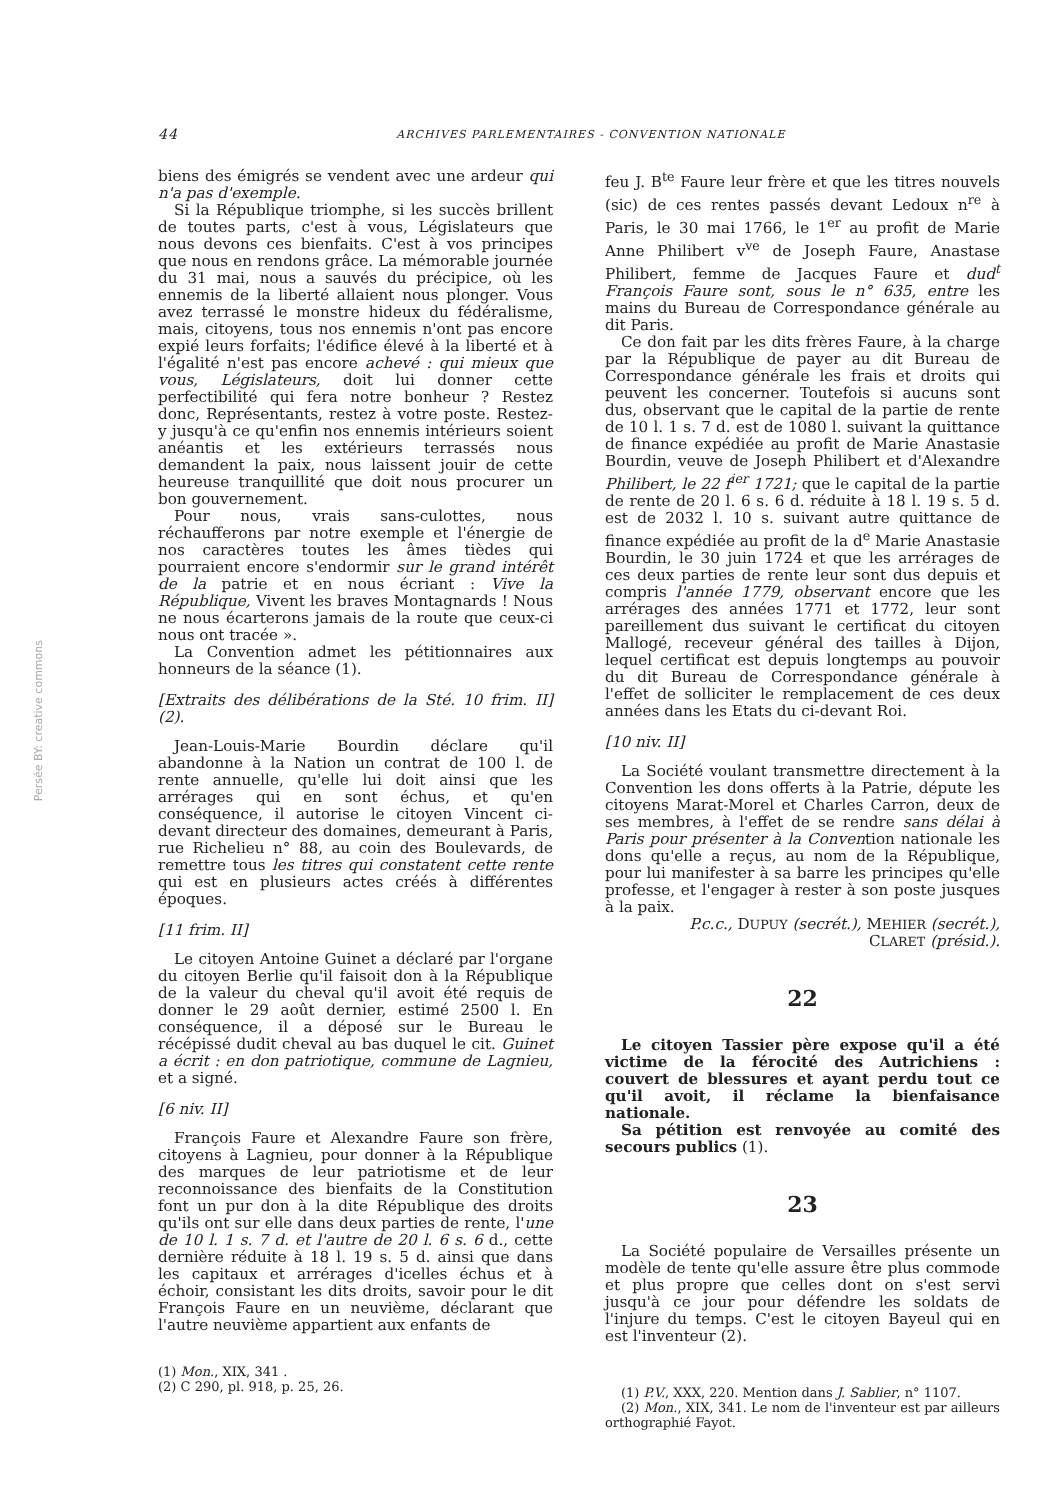44 ARCHIVES PARLEMENTAIRES - CONVENTION NATIONALE
biens des émigrés se vendent avec une ardeur qui n'a pas d'exemple.
Si la République triomphe, si les succès brillent de toutes parts, c'est à vous, Législateurs que nous devons ces bienfaits. C'est à vos principes que nous en rendons grâce. La mémorable journée du 31 mai, nous a sauvés du précipice, où les ennemis de la liberté allaient nous plonger. Vous avez terrassé le monstre hideux du fédéralisme, mais, citoyens, tous nos ennemis n'ont pas encore expié leurs forfaits; l'édifice élevé à la liberté et à l'égalité n'est pas encore achevé : qui mieux que vous, Législateurs, doit lui donner cette perfectibilité qui fera notre bonheur ? Restez donc, Représentants, restez à votre poste. Restez-y jusqu'à ce qu'enfin nos ennemis intérieurs soient anéantis et les extérieurs terrassés nous demandent la paix, nous laissent jouir de cette heureuse tranquillité que doit nous procurer un bon gouvernement.
Pour nous, vrais sans-culottes, nous réchaufferons par notre exemple et l'énergie de nos caractères toutes les âmes tièdes qui pourraient encore s'endormir sur le grand intérêt de la patrie et en nous écriant : Vive la République, Vivent les braves Montagnards ! Nous ne nous écarterons jamais de la route que ceux-ci nous ont tracée ».
La Convention admet les pétitionnaires aux honneurs de la séance (1).
[Extraits des délibérations de la Sté. 10 frim. II] (2).
Jean-Louis-Marie Bourdin déclare qu'il abandonne à la Nation un contrat de 100 l. de rente annuelle, qu'elle lui doit ainsi que les arrérages qui en sont échus, et qu'en conséquence, il autorise le citoyen Vincent ci-devant directeur des domaines, demeurant à Paris, rue Richelieu n° 88, au coin des Boulevards, de remettre tous les titres qui constatent cette rente qui est en plusieurs actes créés à différentes époques.
[11 frim. II]
Le citoyen Antoine Guinet a déclaré par l'organe du citoyen Berlie qu'il faisoit don à la République de la valeur du cheval qu'il avoit été requis de donner le 29 août dernier, estimé 2500 l. En conséquence, il a déposé sur le Bureau le récépissé dudit cheval au bas duquel le cit. Guinet a écrit : en don patriotique, commune de Lagnieu, et a signé.
[6 niv. II]
François Faure et Alexandre Faure son frère, citoyens à Lagnieu, pour donner à la République des marques de leur patriotisme et de leur reconnoissance des bienfaits de la Constitution font un pur don à la dite République des droits qu'ils ont sur elle dans deux parties de rente, l'une de 10 l. 1 s. 7 d. et l'autre de 20 l. 6 s. 6 d., cette dernière réduite à 18 l. 19 s. 5 d. ainsi que dans les capitaux et arrérages d'icelles échus et à échoir, consistant les dits droits, savoir pour le dit François Faure en un neuvième, déclarant que l'autre neuvième appartient aux enfants de
(1) Mon., XIX, 341 .
(2) C 290, pl. 918, p. 25, 26.
feu J. B<sup>te</sup> Faure leur frère et que les titres nouvels (sic) de ces rentes passés devant Ledoux n<sup>re</sup> à Paris, le 30 mai 1766, le 1<sup>er</sup> au profit de Marie Anne Philibert v<sup>ve</sup> de Joseph Faure, Anastase Philibert, femme de Jacques Faure et dud<sup>t</sup> François Faure sont, sous le n° 635, entre les mains du Bureau de Correspondance générale au dit Paris.
Ce don fait par les dits frères Faure, à la charge par la République de payer au dit Bureau de Correspondance générale les frais et droits qui peuvent les concerner. Toutefois si aucuns sont dus, observant que le capital de la partie de rente de 10 l. 1 s. 7 d. est de 1080 l. suivant la quittance de finance expédiée au profit de Marie Anastasie Bourdin, veuve de Joseph Philibert et d'Alexandre Philibert, le 22 f<sup>ier</sup> 1721; que le capital de la partie de rente de 20 l. 6 s. 6 d. réduite à 18 l. 19 s. 5 d. est de 2032 l. 10 s. suivant autre quittance de finance expédiée au profit de la d<sup>e</sup> Marie Anastasie Bourdin, le 30 juin 1724 et que les arrérages de ces deux parties de rente leur sont dus depuis et compris l'année 1779, observant encore que les arrérages des années 1771 et 1772, leur sont pareillement dus suivant le certificat du citoyen Mallogé, receveur général des tailles à Dijon, lequel certificat est depuis longtemps au pouvoir du dit Bureau de Correspondance générale à l'effet de solliciter le remplacement de ces deux années dans les Etats du ci-devant Roi.
[10 niv. II]
La Société voulant transmettre directement à la Convention les dons offerts à la Patrie, députe les citoyens Marat-Morel et Charles Carron, deux de ses membres, à l'effet de se rendre sans délai à Paris pour présenter à la Convention nationale les dons qu'elle a reçus, au nom de la République, pour lui manifester à sa barre les principes qu'elle professe, et l'engager à rester à son poste jusques à la paix.
P.c.c., DUPUY (secrét.), MEHIER (secrét.),
CLARET (présid.).
22
Le citoyen Tassier père expose qu'il a été victime de la férocité des Autrichiens : couvert de blessures et ayant perdu tout ce qu'il avoit, il réclame la bienfaisance nationale.
Sa pétition est renvoyée au comité des secours publics (1).
23
La Société populaire de Versailles présente un modèle de tente qu'elle assure être plus commode et plus propre que celles dont on s'est servi jusqu'à ce jour pour défendre les soldats de l'injure du temps. C'est le citoyen Bayeul qui en est l'inventeur (2).
(1) P.V., XXX, 220. Mention dans J. Sablier, n° 1107.
(2) Mon., XIX, 341. Le nom de l'inventeur est par ailleurs orthographié Fayot.
Persée BY: creative commons